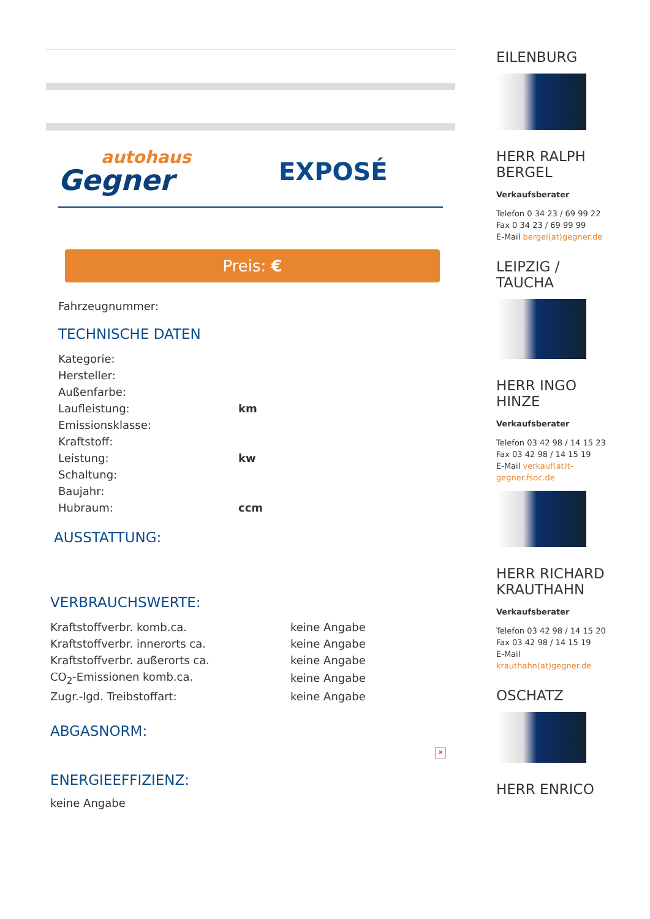autohaus
Gegner
EXPOSÉ
Preis: €
Fahrzeugnummer:
TECHNISCHE DATEN
| Kategorie: | |
| Hersteller: | |
| Außenfarbe: | |
| Laufleistung: | km |
| Emissionsklasse: | |
| Kraftstoff: | |
| Leistung: | kw |
| Schaltung: | |
| Baujahr: | |
| Hubraum: | ccm |
AUSSTATTUNG:
VERBRAUCHSWERTE:
| Kraftstoffverbr. komb.ca. | keine Angabe |
| Kraftstoffverbr. innerorts ca. | keine Angabe |
| Kraftstoffverbr. außerorts ca. | keine Angabe |
| CO<sub>2</sub>-Emissionen komb.ca. | keine Angabe |
| Zugr.-lgd. Treibstoffart: | keine Angabe |
ABGASNORM:
×
ENERGIEEFFIZIENZ:
keine Angabe
EILENBURG
HERR RALPH BERGEL
Verkaufsberater
Telefon 0 34 23 / 69 99 22
Fax 0 34 23 / 69 99 99
E-Mail bergel(at)gegner.de
LEIPZIG / TAUCHA
HERR INGO HINZE
Verkaufsberater
Telefon 03 42 98 / 14 15 23
Fax 03 42 98 / 14 15 19
E-Mail verkauf(at)t-gegner.fsoc.de
HERR RICHARD KRAUTHAHN
Verkaufsberater
Telefon 03 42 98 / 14 15 20
Fax 03 42 98 / 14 15 19
E-Mail
krauthahn(at)gegner.de
OSCHATZ
HERR ENRICO